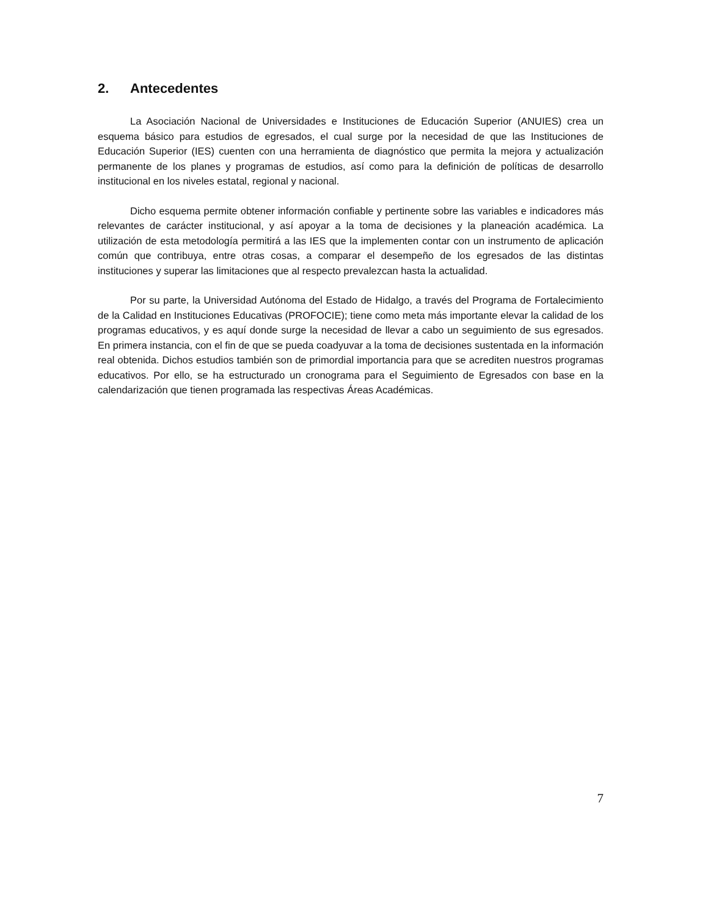2. Antecedentes
La Asociación Nacional de Universidades e Instituciones de Educación Superior (ANUIES) crea un esquema básico para estudios de egresados, el cual surge por la necesidad de que las Instituciones de Educación Superior (IES) cuenten con una herramienta de diagnóstico que permita la mejora y actualización permanente de los planes y programas de estudios, así como para la definición de políticas de desarrollo institucional en los niveles estatal, regional y nacional.
Dicho esquema permite obtener información confiable y pertinente sobre las variables e indicadores más relevantes de carácter institucional, y así apoyar a la toma de decisiones y la planeación académica. La utilización de esta metodología permitirá a las IES que la implementen contar con un instrumento de aplicación común que contribuya, entre otras cosas, a comparar el desempeño de los egresados de las distintas instituciones y superar las limitaciones que al respecto prevalezcan hasta la actualidad.
Por su parte, la Universidad Autónoma del Estado de Hidalgo, a través del Programa de Fortalecimiento de la Calidad en Instituciones Educativas (PROFOCIE); tiene como meta más importante elevar la calidad de los programas educativos, y es aquí donde surge la necesidad de llevar a cabo un seguimiento de sus egresados. En primera instancia, con el fin de que se pueda coadyuvar a la toma de decisiones sustentada en la información real obtenida. Dichos estudios también son de primordial importancia para que se acrediten nuestros programas educativos. Por ello, se ha estructurado un cronograma para el Seguimiento de Egresados con base en la calendarización que tienen programada las respectivas Áreas Académicas.
7